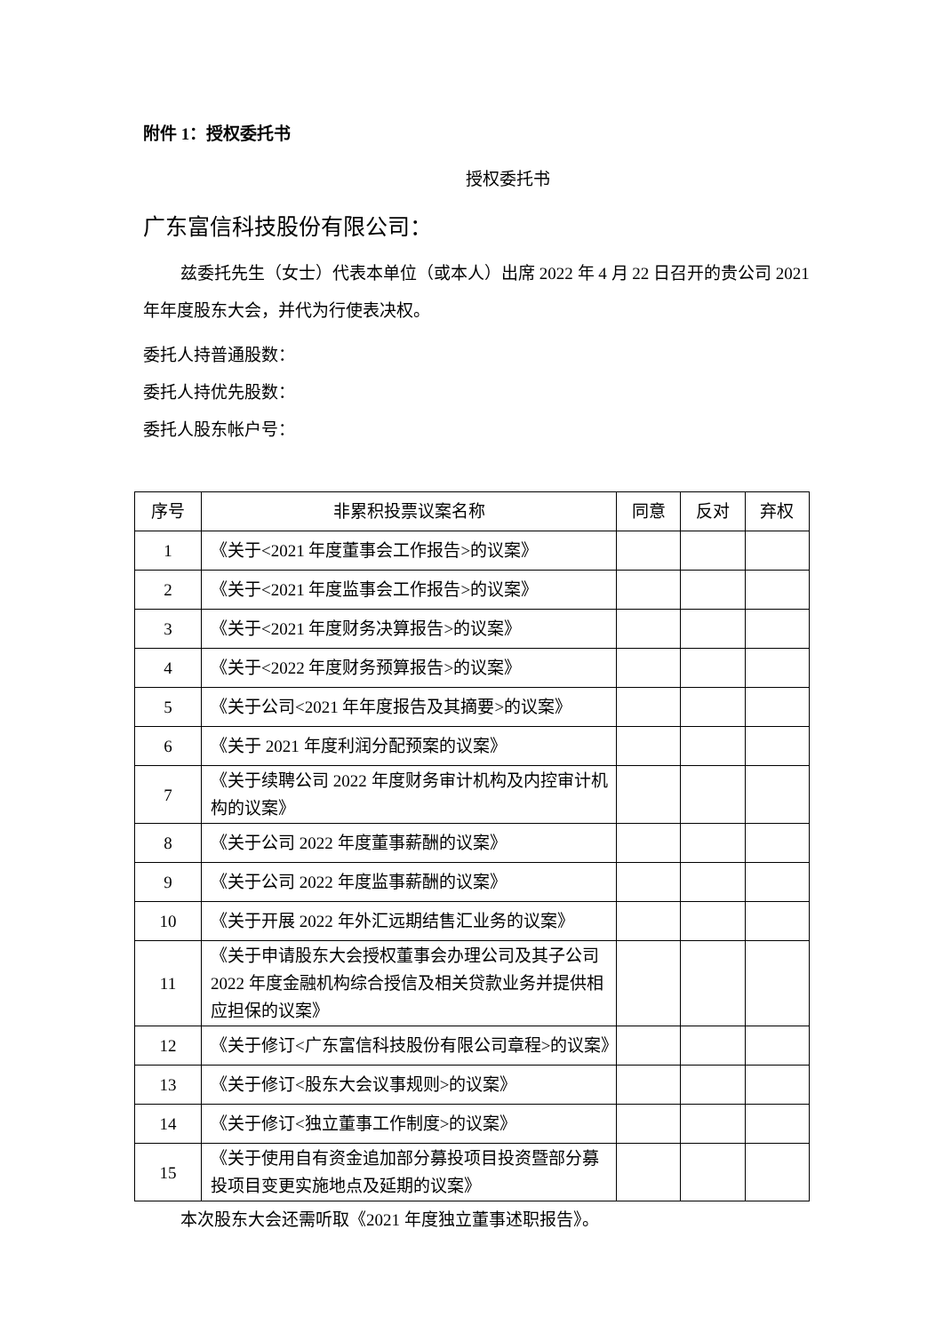附件 1：授权委托书
授权委托书
广东富信科技股份有限公司：
兹委托先生（女士）代表本单位（或本人）出席 2022 年 4 月 22 日召开的贵公司 2021 年年度股东大会，并代为行使表决权。
委托人持普通股数：
委托人持优先股数：
委托人股东帐户号：
| 序号 | 非累积投票议案名称 | 同意 | 反对 | 弃权 |
| --- | --- | --- | --- | --- |
| 1 | 《关于<2021 年度董事会工作报告>的议案》 | | | |
| 2 | 《关于<2021 年度监事会工作报告>的议案》 | | | |
| 3 | 《关于<2021 年度财务决算报告>的议案》 | | | |
| 4 | 《关于<2022 年度财务预算报告>的议案》 | | | |
| 5 | 《关于公司<2021 年年度报告及其摘要>的议案》 | | | |
| 6 | 《关于 2021 年度利润分配预案的议案》 | | | |
| 7 | 《关于续聘公司 2022 年度财务审计机构及内控审计机构的议案》 | | | |
| 8 | 《关于公司 2022 年度董事薪酬的议案》 | | | |
| 9 | 《关于公司 2022 年度监事薪酬的议案》 | | | |
| 10 | 《关于开展 2022 年外汇远期结售汇业务的议案》 | | | |
| 11 | 《关于申请股东大会授权董事会办理公司及其子公司 2022 年度金融机构综合授信及相关贷款业务并提供相应担保的议案》 | | | |
| 12 | 《关于修订<广东富信科技股份有限公司章程>的议案》 | | | |
| 13 | 《关于修订<股东大会议事规则>的议案》 | | | |
| 14 | 《关于修订<独立董事工作制度>的议案》 | | | |
| 15 | 《关于使用自有资金追加部分募投项目投资暨部分募投项目变更实施地点及延期的议案》 | | | |
本次股东大会还需听取《2021 年度独立董事述职报告》。